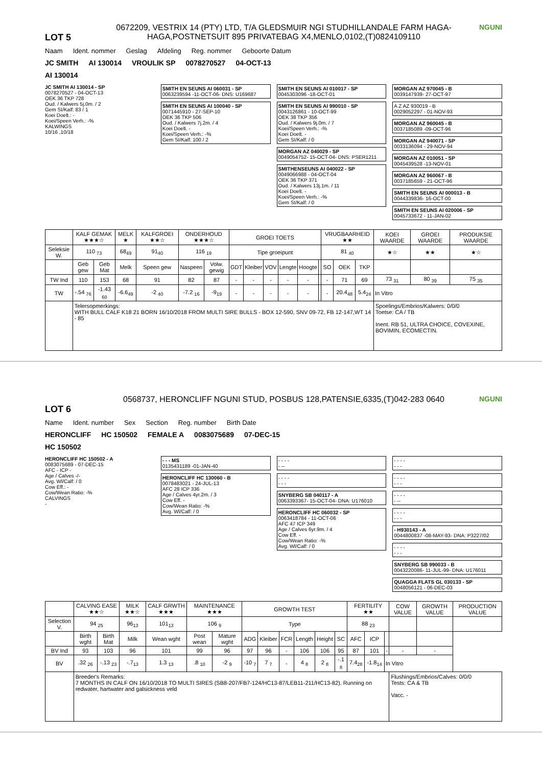LOT 5
0672209, VESTRIX 14 (PTY) LTD, T/A GLEDSMUIR NGI STUDHILLANDALE FARM HAGA-HAGA,POSTNETSUIT 895 PRIVATEBAG X4,MENLO,0102,(T)0824109110
NGUNI
Naam Ident. nommer Geslag Afdeling Reg. nommer Geboorte Datum
JC SMITH AI 130014 VROULIK SP 0078270527 04-OCT-13
AI 130014
JC SMITH AI 130014 - SP
0078270527 - 04-OCT-13
OEK 36 TKP 728
Oud. / Kalwers 5j.0m. / 2
Gem SI/Kalf: 83 / 1
Koei Doelt.: -
Koei/Speen Verh.: -%
KALWINGS
10/16 ,10/18
SMITH EN SEUNS AI 060031 - SP
0063239594 -11-OCT-06- DNS: U169687
SMITH EN SEUNS AI 100040 - SP
0071445910 - 27-SEP-10
OEK 36 TKP 506
Oud. / Kalwers 7j.2m. / 4
Koei Doelt. -
Koei/Speen Verh.: -%
Gem SI/Kalf: 100 / 2
SMITH EN SEUNS AI 010017 - SP
0045303096 -18-OCT-01
SMITH EN SEUNS AI 990010 - SP
0043126861 - 10-OCT-99
OEK 38 TKP 356
Oud. / Kalwers 9j.0m. / 7
Koei/Speen Verh.: -%
Koei Doelt. -
Gem SI/Kalf: / 0
MORGAN AZ 040029 - SP
0049054752- 15-OCT-04- DNS: PSER1211
SMITHENSEUNS AI 040022 - SP
0049066988 - 04-OCT-04
OEK 36 TKP 371
Oud. / Kalwers 13j.1m. / 11
Koei Doelt. -
Koei/Speen Verh.: -%
Gem SI/Kalf: / 0
MORGAN AZ 970045 - B
0039147939- 27-OCT-97
A Z AZ 930019 - B
0029052297 - 01-NOV-93
MORGAN AZ 960045 - B
0037185089 -09-OCT-96
MORGAN AZ 940071 - SP
0033136094 - 29-NOV-94
MORGAN AZ 010051 - SP
0045439528 -13-NOV-01
MORGAN AZ 960067 - B
0037185659 - 21-OCT-96
SMITH EN SEUNS AI 000013 - B
0044339836- 16-OCT-00
SMITH EN SEUNS AI 020006 - SP
0045733672 - 11-JAN-02
| | KALF GEMAK ★★★☆ | | MELK ★ | KALFGROEI ★★☆ | ONDERHOUD ★★★☆ | | GROEI TOETS | | | | | | VRUGBAARHEID ★★ | | | KOEI WAARDE | GROEI WAARDE | PRODUKSIE WAARDE |
| --- | --- | --- | --- | --- | --- | --- | --- | --- | --- | --- | --- | --- | --- | --- | --- | --- | --- | --- |
| Seleksie W. | 110 <sub>73</sub> | | 68<sub>49</sub> | 91<sub>40</sub> | 116 <sub>19</sub> | | Tipe groeipunt | | | | | | 81 <sub>40</sub> | | | ★☆ | ★★ | ★☆ |
| | Geb gew | Geb Mat | Melk | Speen gew | Naspeen | Volw. gewig | GDT | Kleiber | VOV | Lengte | Hoogte | | SO | OEK | TKP | | | |
| TW Ind | 110 | 153 | 68 | 91 | 82 | 87 | - | - | - | - | - | | - | 71 | 69 | 73 <sub>31</sub> | 80 <sub>39</sub> | 75 <sub>35</sub> |
| TW | -.54 <sub>76</sub> | -1.43 <sub>60</sub> | -6.6<sub>49</sub> | -2 <sub>40</sub> | -7.2 <sub>16</sub> | -9<sub>19</sub> | - | - | - | - | - | | - | 20.4<sub>48</sub> | 5.4<sub>24</sub> | In Vitro | | |
| | Telersopmerkings: WITH BULL CALF K18 21 BORN 16/10/2018 FROM MULTI SIRE BULLS - BOX 12-590, SNV 09-72, FB 12-147,WT 14 - 85 | | | | | | | | | | | | | | | Spoelings/Embrios/Kalwers: 0/0/0 Toetse: CA / TB Inent. RB 51, ULTRA CHOICE, COVEXINE, BOVIMIN, ECOMECTIN. | | |
LOT 6
0568737, HERONCLIFF NGUNI STUD, POSBUS 128,PATENSIE,6335,(T)042-283 0640
NGUNI
Name Ident. number Sex Section Reg. number Birth Date
HERONCLIFF HC 150502 FEMALE A 0083075689 07-DEC-15
HC 150502
HERONCLIFF HC 150502 - A
0083075689 - 07-DEC-15
AFC - ICP -
Age / Calves -/-
Avg. Wl/Calf: / 0
Cow Eff.: -
Cow/Wean Ratio: -%
CALVINGS
-
- - - MS
0135431189 -01-JAN-40
HERONCLIFF HC 130060 - B
0078483021 - 24-JUL-13
AFC 28 ICP 336
Age / Calves 4yr.2m. / 3
Cow Eff. -
Cow/Wean Ratio: -%
Avg. Wl/Calf: / 0
- - - -
- --
- - - -
- - -
SNYBERG SB 040117 - A
0063393367- 15-OCT-04- DNA: U176010
HERONCLIFF HC 060032 - SP
0063418784 - 11-OCT-06
AFC 47 ICP 349
Age / Calves 6yr.9m. / 4
Cow Eff. -
Cow/Wean Ratio: -%
Avg. Wl/Calf: / 0
- - - -
- - -
- - - -
- - -
- - - -
- --
- - - -
- - -
- H930143 - A
0044800837 -08-MAY-93- DNA: P3227/02
- - - -
- - -
SNYBERG SB 990033 - B
0043220086- 11-JUL-99- DNA: U176011
QUAGGA FLATS GL 030133 - SP
0048056121 - 06-DEC-03
| | CALVING EASE ★★☆ | | MILK ★★☆ | CALF GRWTH ★★★ | MAINTENANCE ★★★ | | GROWTH TEST | | | | | | FERTILITY ★★ | | | COW VALUE | GROWTH VALUE | PRODUCTION VALUE |
| --- | --- | --- | --- | --- | --- | --- | --- | --- | --- | --- | --- | --- | --- | --- | --- | --- | --- | --- |
| Selection V. | 94 <sub>25</sub> | | 96<sub>13</sub> | 101<sub>13</sub> | 106 <sub>9</sub> | | Type | | | | | | 88 <sub>23</sub> | | | | | |
| | Birth wght | Birth Mat | Milk | Wean wght | Post wean | Mature wght | ADG | Kleiber | FCR | Length | Height | SC | AFC | ICP | | | | |
| BV Ind | 93 | 103 | 96 | 101 | 99 | 96 | 97 | 96 | - | 106 | 106 | 95 | 87 | 101 | - | - | - | |
| BV | .32 <sub>26</sub> | -.13 <sub>23</sub> | -.7<sub>13</sub> | 1.3 <sub>13</sub> | .8 <sub>10</sub> | -2 <sub>9</sub> | -10 <sub>7</sub> | 7 <sub>7</sub> | - | 4 <sub>8</sub> | 2 <sub>8</sub> | -.1 <sub>8</sub> | 7.4<sub>28</sub> | -1.8<sub>14</sub> | In Vitro | | | |
| | Breeder's Remarks: 7 MONTHS IN CALF ON 16/10/2018 TO MULTI SIRES (SB8-207/FB7-124/HC13-87/LEB11-211/HC13-82). Running on redwater, hartwater and galsickness veld | | | | | | | | | | | | | | | Flushings/Embrios/Calves: 0/0/0 Tests: CA & TB Vacc. - | | |